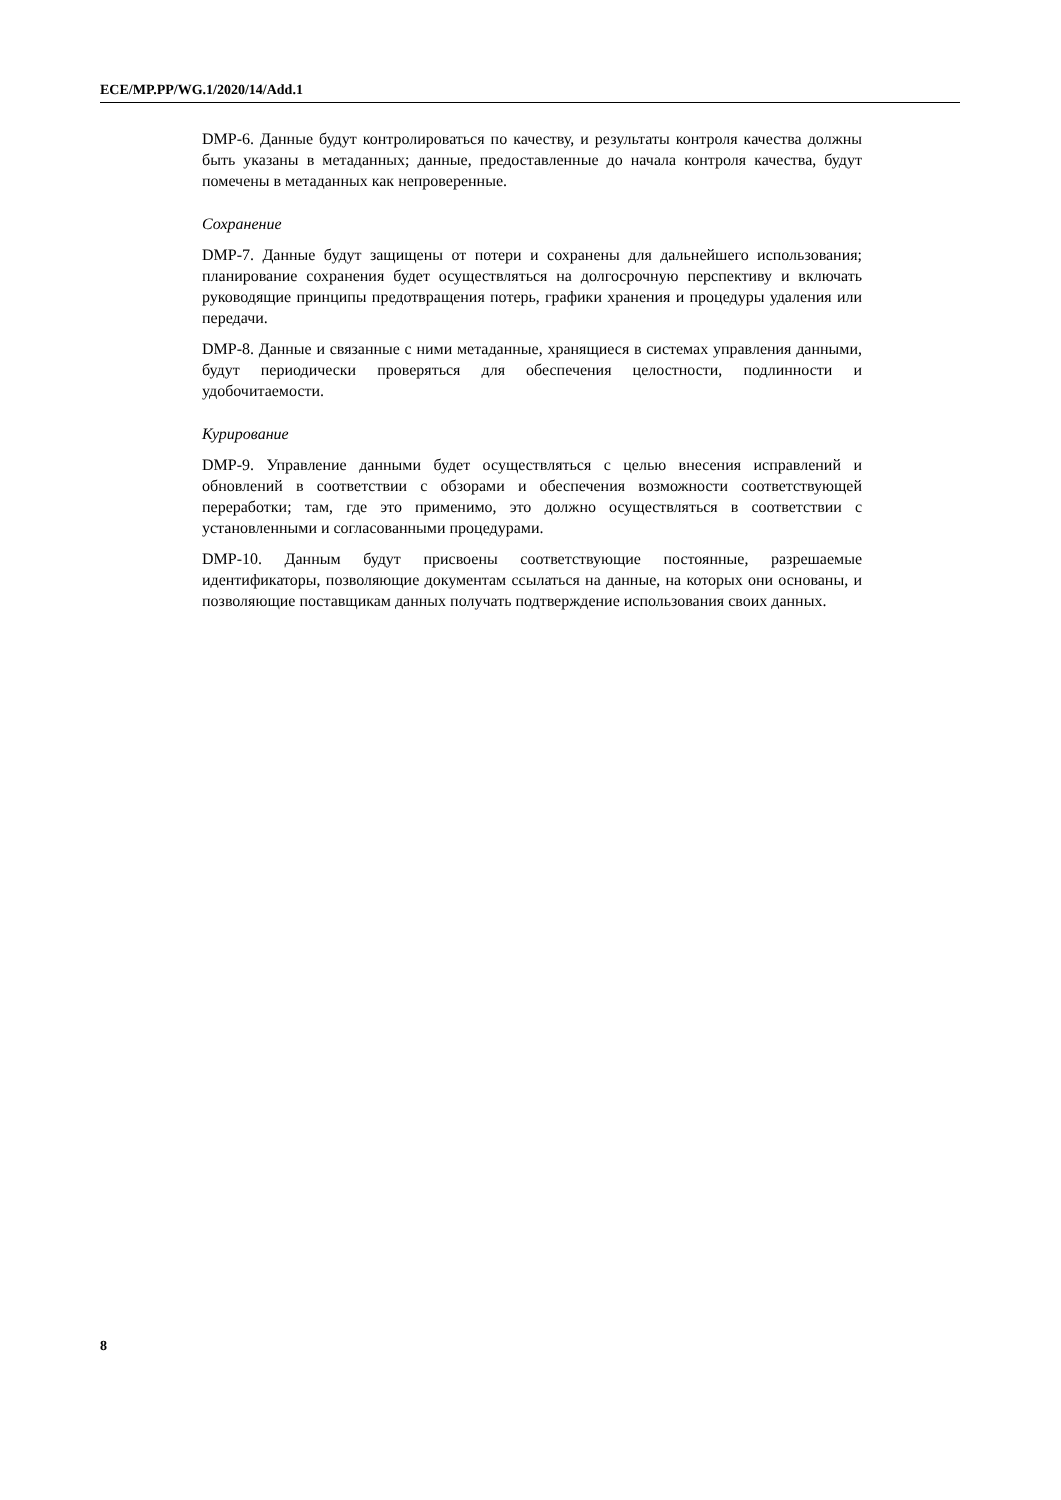ECE/MP.PP/WG.1/2020/14/Add.1
DMP-6. Данные будут контролироваться по качеству, и результаты контроля качества должны быть указаны в метаданных; данные, предоставленные до начала контроля качества, будут помечены в метаданных как непроверенные.
Сохранение
DMP-7. Данные будут защищены от потери и сохранены для дальнейшего использования; планирование сохранения будет осуществляться на долгосрочную перспективу и включать руководящие принципы предотвращения потерь, графики хранения и процедуры удаления или передачи.
DMP-8. Данные и связанные с ними метаданные, хранящиеся в системах управления данными, будут периодически проверяться для обеспечения целостности, подлинности и удобочитаемости.
Курирование
DMP-9. Управление данными будет осуществляться с целью внесения исправлений и обновлений в соответствии с обзорами и обеспечения возможности соответствующей переработки; там, где это применимо, это должно осуществляться в соответствии с установленными и согласованными процедурами.
DMP-10. Данным будут присвоены соответствующие постоянные, разрешаемые идентификаторы, позволяющие документам ссылаться на данные, на которых они основаны, и позволяющие поставщикам данных получать подтверждение использования своих данных.
8